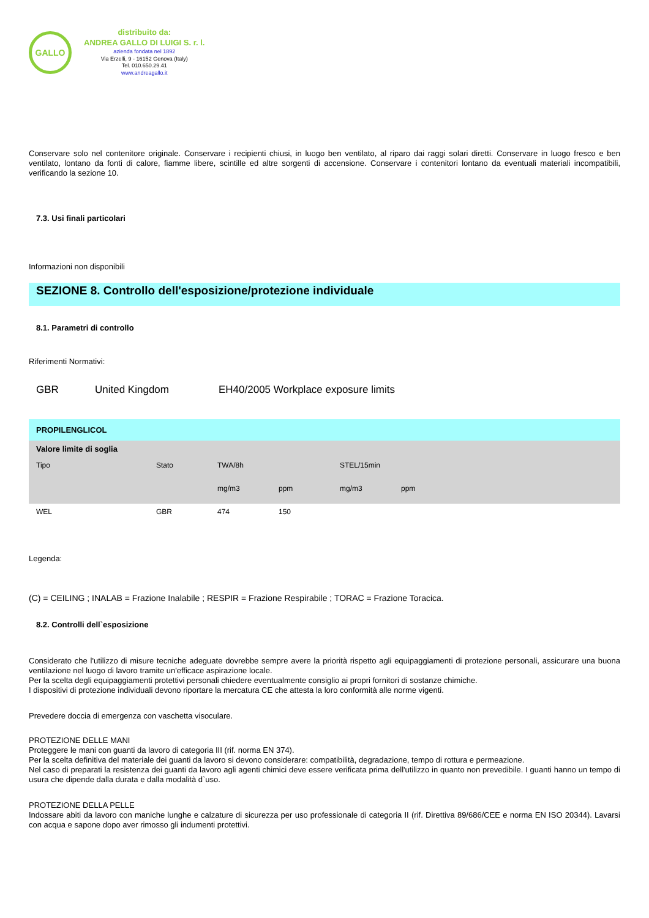GALLO
distribuito da:
ANDREA GALLO DI LUIGI S. r. l.
azienda fondata nel 1892
Via Erzelli, 9 - 16152 Genova (Italy)
Tel. 010.650.29.41
www.andreagallo.it
Conservare solo nel contenitore originale. Conservare i recipienti chiusi, in luogo ben ventilato, al riparo dai raggi solari diretti. Conservare in luogo fresco e ben ventilato, lontano da fonti di calore, fiamme libere, scintille ed altre sorgenti di accensione. Conservare i contenitori lontano da eventuali materiali incompatibili, verificando la sezione 10.
7.3. Usi finali particolari
Informazioni non disponibili
SEZIONE 8. Controllo dell'esposizione/protezione individuale
8.1. Parametri di controllo
Riferimenti Normativi:
GBR United Kingdom EH40/2005 Workplace exposure limits
| PROPILENGLICOL | | | | | | |
| Valore limite di soglia | | | | | | |
| Tipo | Stato | TWA/8h | | STEL/15min | | |
| | | mg/m3 | ppm | mg/m3 | ppm | |
| WEL | GBR | 474 | 150 | | | |
Legenda:
(C) = CEILING ; INALAB = Frazione Inalabile ; RESPIR = Frazione Respirabile ; TORAC = Frazione Toracica.
8.2. Controlli dell`esposizione
Considerato che l'utilizzo di misure tecniche adeguate dovrebbe sempre avere la priorità rispetto agli equipaggiamenti di protezione personali, assicurare una buona ventilazione nel luogo di lavoro tramite un'efficace aspirazione locale.
Per la scelta degli equipaggiamenti protettivi personali chiedere eventualmente consiglio ai propri fornitori di sostanze chimiche.
I dispositivi di protezione individuali devono riportare la mercatura CE che attesta la loro conformità alle norme vigenti.
Prevedere doccia di emergenza con vaschetta visoculare.
PROTEZIONE DELLE MANI
Proteggere le mani con guanti da lavoro di categoria III (rif. norma EN 374).
Per la scelta definitiva del materiale dei guanti da lavoro si devono considerare: compatibilità, degradazione, tempo di rottura e permeazione.
Nel caso di preparati la resistenza dei guanti da lavoro agli agenti chimici deve essere verificata prima dell'utilizzo in quanto non prevedibile. I guanti hanno un tempo di usura che dipende dalla durata e dalla modalità d`uso.
PROTEZIONE DELLA PELLE
Indossare abiti da lavoro con maniche lunghe e calzature di sicurezza per uso professionale di categoria II (rif. Direttiva 89/686/CEE e norma EN ISO 20344). Lavarsi con acqua e sapone dopo aver rimosso gli indumenti protettivi.